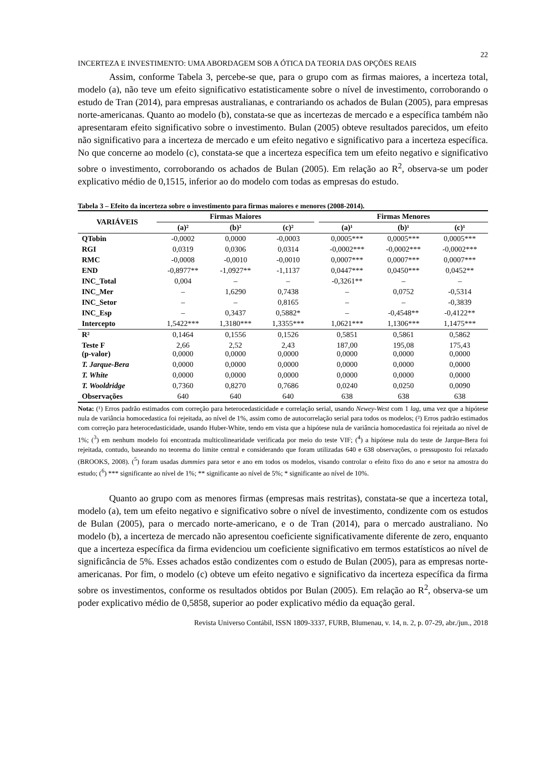22
INCERTEZA E INVESTIMENTO: UMA ABORDAGEM SOB A ÓTICA DA TEORIA DAS OPÇÕES REAIS
Assim, conforme Tabela 3, percebe-se que, para o grupo com as firmas maiores, a incerteza total, modelo (a), não teve um efeito significativo estatisticamente sobre o nível de investimento, corroborando o estudo de Tran (2014), para empresas australianas, e contrariando os achados de Bulan (2005), para empresas norte-americanas. Quanto ao modelo (b), constata-se que as incertezas de mercado e a específica também não apresentaram efeito significativo sobre o investimento. Bulan (2005) obteve resultados parecidos, um efeito não significativo para a incerteza de mercado e um efeito negativo e significativo para a incerteza específica. No que concerne ao modelo (c), constata-se que a incerteza específica tem um efeito negativo e significativo sobre o investimento, corroborando os achados de Bulan (2005). Em relação ao R<sup>2</sup>, observa-se um poder explicativo médio de 0,1515, inferior ao do modelo com todas as empresas do estudo.
Tabela 3 – Efeito da incerteza sobre o investimento para firmas maiores e menores (2008-2014).
| VARIÁVEIS | Firmas Maiores | | | | Firmas Menores | | |
| --- | --- | --- | --- | --- | --- | --- | --- |
| | (a)² | (b)² | (c)² | | (a)¹ | (b)¹ | (c)¹ |
| QTobin | -0,0002 | 0,0000 | -0,0003 | | 0,0005*** | 0,0005*** | 0,0005*** |
| RGI | 0,0319 | 0,0306 | 0,0314 | | -0,0002*** | -0,0002*** | -0,0002*** |
| RMC | -0,0008 | -0,0010 | -0,0010 | | 0,0007*** | 0,0007*** | 0,0007*** |
| END | -0,8977** | -1,0927** | -1,1137 | | 0,0447*** | 0,0450*** | 0,0452** |
| INC_Total | 0,004 | – | – | | -0,3261** | – | – |
| INC_Mer | – | 1,6290 | 0,7438 | | – | 0,0752 | -0,5314 |
| INC_Setor | – | – | 0,8165 | | – | – | -0,3839 |
| INC_Esp | – | 0,3437 | 0,5882* | | – | -0,4548** | -0,4122** |
| Intercepto | 1,5422*** | 1,3180*** | 1,3355*** | | 1,0621*** | 1,1306*** | 1,1475*** |
| R² | 0,1464 | 0,1556 | 0,1526 | | 0,5851 | 0,5861 | 0,5862 |
| Teste F (p-valor) | 2,66 0,0000 | 2,52 0,0000 | 2,43 0,0000 | | 187,00 0,0000 | 195,08 0,0000 | 175,43 0,0000 |
| T. Jarque-Bera | 0,0000 | 0,0000 | 0,0000 | | 0,0000 | 0,0000 | 0,0000 |
| T. White | 0,0000 | 0,0000 | 0,0000 | | 0,0000 | 0,0000 | 0,0000 |
| T. Wooldridge | 0,7360 | 0,8270 | 0,7686 | | 0,0240 | 0,0250 | 0,0090 |
| Observações | 640 | 640 | 640 | | 638 | 638 | 638 |
Nota: (¹) Erros padrão estimados com correção para heterocedasticidade e correlação serial, usando Newey-West com 1 lag, uma vez que a hipótese nula de variância homocedastica foi rejeitada, ao nível de 1%, assim como de autocorrelação serial para todos os modelos; (²) Erros padrão estimados com correção para heterocedasticidade, usando Huber-White, tendo em vista que a hipótese nula de variância homocedastica foi rejeitada ao nível de 1%; (<sup>3</sup>) em nenhum modelo foi encontrada multicolinearidade verificada por meio do teste VIF; (<sup>4</sup>) a hipótese nula do teste de Jarque-Bera foi rejeitada, contudo, baseando no teorema do limite central e considerando que foram utilizadas 640 e 638 observações, o pressuposto foi relaxado (BROOKS, 2008). (<sup>5</sup>) foram usadas dummies para setor e ano em todos os modelos, visando controlar o efeito fixo do ano e setor na amostra do estudo; (<sup>6</sup>) *** significante ao nível de 1%; ** significante ao nível de 5%; * significante ao nível de 10%.
Quanto ao grupo com as menores firmas (empresas mais restritas), constata-se que a incerteza total, modelo (a), tem um efeito negativo e significativo sobre o nível de investimento, condizente com os estudos de Bulan (2005), para o mercado norte-americano, e o de Tran (2014), para o mercado australiano. No modelo (b), a incerteza de mercado não apresentou coeficiente significativamente diferente de zero, enquanto que a incerteza específica da firma evidenciou um coeficiente significativo em termos estatísticos ao nível de significância de 5%. Esses achados estão condizentes com o estudo de Bulan (2005), para as empresas norte-americanas. Por fim, o modelo (c) obteve um efeito negativo e significativo da incerteza específica da firma sobre os investimentos, conforme os resultados obtidos por Bulan (2005). Em relação ao R<sup>2</sup>, observa-se um poder explicativo médio de 0,5858, superior ao poder explicativo médio da equação geral.
Revista Universo Contábil, ISSN 1809-3337, FURB, Blumenau, v. 14, n. 2, p. 07-29, abr./jun., 2018